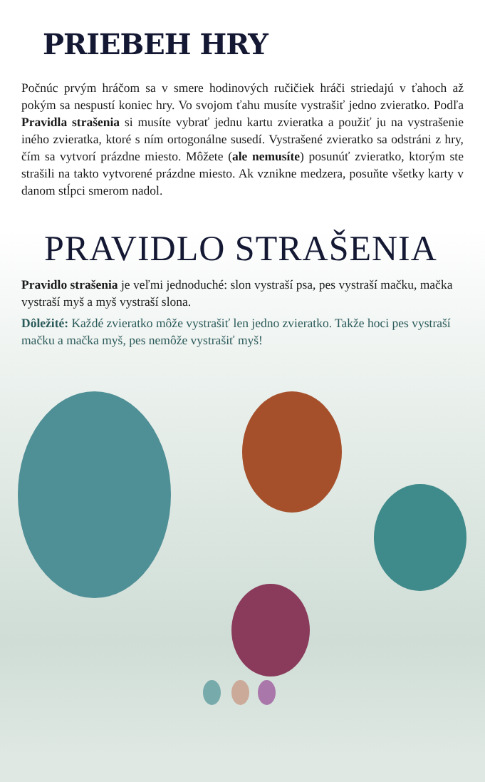PRIEBEH HRY
Počnúc prvým hráčom sa v smere hodinových ručičiek hráči striedajú v ťahoch až pokým sa nespustí koniec hry. Vo svojom ťahu musíte vystrašiť jedno zvieratko. Podľa Pravidla strašenia si musíte vybrať jednu kartu zvieratka a použiť ju na vystrašenie iného zvieratka, ktoré s ním ortogonálne susedí. Vystrašené zvieratko sa odstráni z hry, čím sa vytvorí prázdne miesto. Môžete (ale nemusíte) posunúť zvieratko, ktorým ste strašili na takto vytvorené prázdne miesto. Ak vznikne medzera, posuňte všetky karty v danom stĺpci smerom nadol.
PRAVIDLO STRAŠENIA
Pravidlo strašenia je veľmi jednoduché: slon vystraší psa, pes vystraší mačku, mačka vystraší myš a myš vystraší slona.
Dôležité: Každé zvieratko môže vystrašiť len jedno zvieratko. Takže hoci pes vystraší mačku a mačka myš, pes nemôže vystrašiť myš!